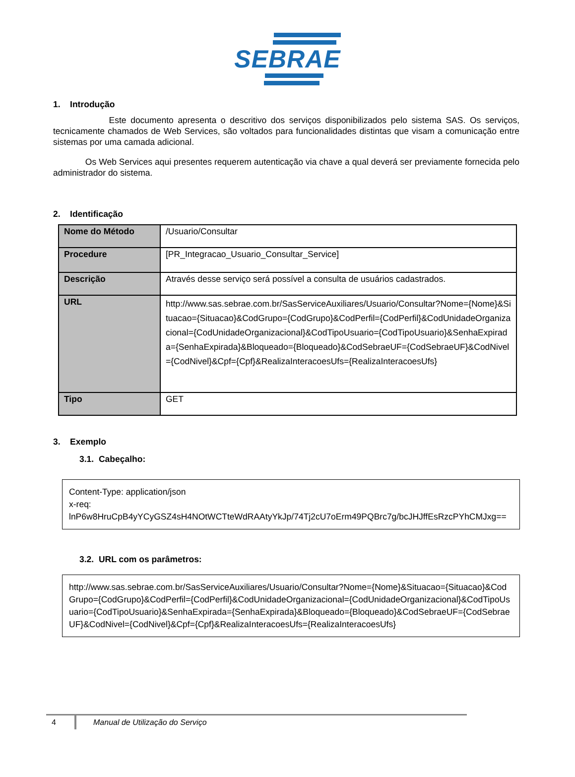SEBRAE
1. Introdução
Este documento apresenta o descritivo dos serviços disponibilizados pelo sistema SAS. Os serviços, tecnicamente chamados de Web Services, são voltados para funcionalidades distintas que visam a comunicação entre sistemas por uma camada adicional.
Os Web Services aqui presentes requerem autenticação via chave a qual deverá ser previamente fornecida pelo administrador do sistema.
2. Identificação
| Nome do Método | /Usuario/Consultar |
| Procedure | [PR_Integracao_Usuario_Consultar_Service] |
| Descrição | Através desse serviço será possível a consulta de usuários cadastrados. |
| URL | http://www.sas.sebrae.com.br/SasServiceAuxiliares/Usuario/Consultar?Nome={Nome}&Situacao={Situacao}&CodGrupo={CodGrupo}&CodPerfil={CodPerfil}&CodUnidadeOrganizacional={CodUnidadeOrganizacional}&CodTipoUsuario={CodTipoUsuario}&SenhaExpirada={SenhaExpirada}&Bloqueado={Bloqueado}&CodSebraeUF={CodSebraeUF}&CodNivel={CodNivel}&Cpf={Cpf}&RealizaInteracoesUfs={RealizaInteracoesUfs} |
| Tipo | GET |
3. Exemplo
3.1. Cabeçalho:
Content-Type: application/json
x-req:
lnP6w8HruCpB4yYCyGSZ4sH4NOtWCTteWdRAAtyYkJp/74Tj2cU7oErm49PQBrc7g/bcJHJffEsRzcPYhCMJxg==
3.2. URL com os parâmetros:
http://www.sas.sebrae.com.br/SasServiceAuxiliares/Usuario/Consultar?Nome={Nome}&Situacao={Situacao}&CodGrupo={CodGrupo}&CodPerfil={CodPerfil}&CodUnidadeOrganizacional={CodUnidadeOrganizacional}&CodTipoUsuario={CodTipoUsuario}&SenhaExpirada={SenhaExpirada}&Bloqueado={Bloqueado}&CodSebraeUF={CodSebraeUF}&CodNivel={CodNivel}&Cpf={Cpf}&RealizaInteracoesUfs={RealizaInteracoesUfs}
4 Manual de Utilização do Serviço